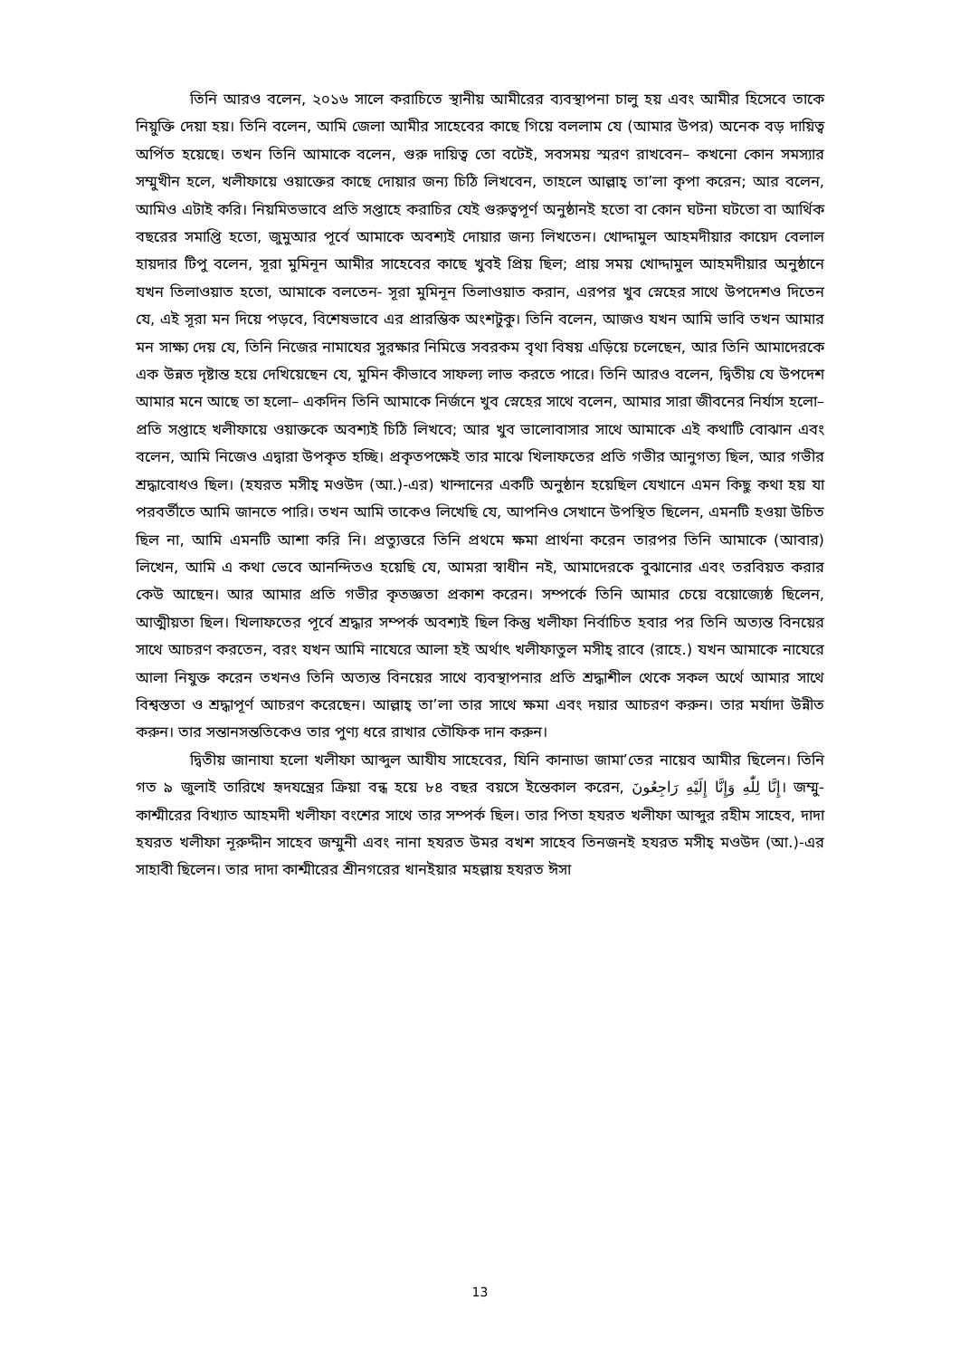তিনি আরও বলেন, ২০১৬ সালে করাচিতে স্থানীয় আমীরের ব্যবস্থাপনা চালু হয় এবং আমীর হিসেবে তাকে নিয়ুক্তি দেয়া হয়। তিনি বলেন, আমি জেলা আমীর সাহেবের কাছে গিয়ে বললাম যে (আমার উপর) অনেক বড় দায়িত্ব অর্পিত হয়েছে। তখন তিনি আমাকে বলেন, গুরু দায়িত্ব তো বটেই, সবসময় স্মরণ রাখবেন– কখনো কোন সমস্যার সম্মুখীন হলে, খলীফায়ে ওয়াক্তের কাছে দোয়ার জন্য চিঠি লিখবেন, তাহলে আল্লাহ্ তা’লা কৃপা করেন; আর বলেন, আমিও এটাই করি। নিয়মিতভাবে প্রতি সপ্তাহে করাচির যেই গুরুত্বপূর্ণ অনুষ্ঠানই হতো বা কোন ঘটনা ঘটতো বা আর্থিক বছরের সমাপ্তি হতো, জুমুআর পূর্বে আমাকে অবশ্যই দোয়ার জন্য লিখতেন। খোদ্দামুল আহমদীয়ার কায়েদ বেলাল হায়দার টিপু বলেন, সূরা মুমিনূন আমীর সাহেবের কাছে খুবই প্রিয় ছিল; প্রায় সময় খোদ্দামুল আহমদীয়ার অনুষ্ঠানে যখন তিলাওয়াত হতো, আমাকে বলতেন- সূরা মুমিনূন তিলাওয়াত করান, এরপর খুব স্নেহের সাথে উপদেশও দিতেন যে, এই সূরা মন দিয়ে পড়বে, বিশেষভাবে এর প্রারম্ভিক অংশটুকু। তিনি বলেন, আজও যখন আমি ভাবি তখন আমার মন সাক্ষ্য দেয় যে, তিনি নিজের নামাযের সুরক্ষার নিমিত্তে সবরকম বৃথা বিষয় এড়িয়ে চলেছেন, আর তিনি আমাদেরকে এক উন্নত দৃষ্টান্ত হয়ে দেখিয়েছেন যে, মুমিন কীভাবে সাফল্য লাভ করতে পারে। তিনি আরও বলেন, দ্বিতীয় যে উপদেশ আমার মনে আছে তা হলো– একদিন তিনি আমাকে নির্জনে খুব স্নেহের সাথে বলেন, আমার সারা জীবনের নির্যাস হলো– প্রতি সপ্তাহে খলীফায়ে ওয়াক্তকে অবশ্যই চিঠি লিখবে; আর খুব ভালোবাসার সাথে আমাকে এই কথাটি বোঝান এবং বলেন, আমি নিজেও এদ্বারা উপকৃত হচ্ছি। প্রকৃতপক্ষেই তার মাঝে খিলাফতের প্রতি গভীর আনুগত্য ছিল, আর গভীর শ্রদ্ধাবোধও ছিল। (হযরত মসীহ্ মওউদ (আ.)-এর) খান্দানের একটি অনুষ্ঠান হয়েছিল যেখানে এমন কিছু কথা হয় যা পরবর্তীতে আমি জানতে পারি। তখন আমি তাকেও লিখেছি যে, আপনিও সেখানে উপস্থিত ছিলেন, এমনটি হওয়া উচিত ছিল না, আমি এমনটি আশা করি নি। প্রত্যুত্তরে তিনি প্রথমে ক্ষমা প্রার্থনা করেন তারপর তিনি আমাকে (আবার) লিখেন, আমি এ কথা ভেবে আনন্দিতও হয়েছি যে, আমরা স্বাধীন নই, আমাদেরকে বুঝানোর এবং তরবিয়ত করার কেউ আছেন। আর আমার প্রতি গভীর কৃতজ্ঞতা প্রকাশ করেন। সম্পর্কে তিনি আমার চেয়ে বয়োজ্যেষ্ঠ ছিলেন, আত্মীয়তা ছিল। খিলাফতের পূর্বে শ্রদ্ধার সম্পর্ক অবশ্যই ছিল কিন্তু খলীফা নির্বাচিত হবার পর তিনি অত্যন্ত বিনয়ের সাথে আচরণ করতেন, বরং যখন আমি নাযেরে আলা হই অর্থাৎ খলীফাতুল মসীহ্ রাবে (রাহে.) যখন আমাকে নাযেরে আলা নিযুক্ত করেন তখনও তিনি অত্যন্ত বিনয়ের সাথে ব্যবস্থাপনার প্রতি শ্রদ্ধাশীল থেকে সকল অর্থে আমার সাথে বিশ্বস্ততা ও শ্রদ্ধাপূর্ণ আচরণ করেছেন। আল্লাহ্ তা’লা তার সাথে ক্ষমা এবং দয়ার আচরণ করুন। তার মর্যাদা উন্নীত করুন। তার সন্তানসন্ততিকেও তার পুণ্য ধরে রাখার তৌফিক দান করুন।
দ্বিতীয় জানাযা হলো খলীফা আব্দুল আযীয সাহেবের, যিনি কানাডা জামা’তের নায়েব আমীর ছিলেন। তিনি গত ৯ জুলাই তারিখে হৃদযন্ত্রের ক্রিয়া বন্ধ হয়ে ৮৪ বছর বয়সে ইন্তেকাল করেন, إِنَّا لِلّٰهِ وَإِنَّا إِلَيْهِ رَاجِعُونَ। জম্মু-কাশ্মীরের বিখ্যাত আহমদী খলীফা বংশের সাথে তার সম্পর্ক ছিল। তার পিতা হযরত খলীফা আব্দুর রহীম সাহেব, দাদা হযরত খলীফা নূরুদ্দীন সাহেব জম্মুনী এবং নানা হযরত উমর বখশ সাহেব তিনজনই হযরত মসীহ্ মওউদ (আ.)-এর সাহাবী ছিলেন। তার দাদা কাশ্মীরের শ্রীনগরের খানইয়ার মহল্লায় হযরত ঈসা
13